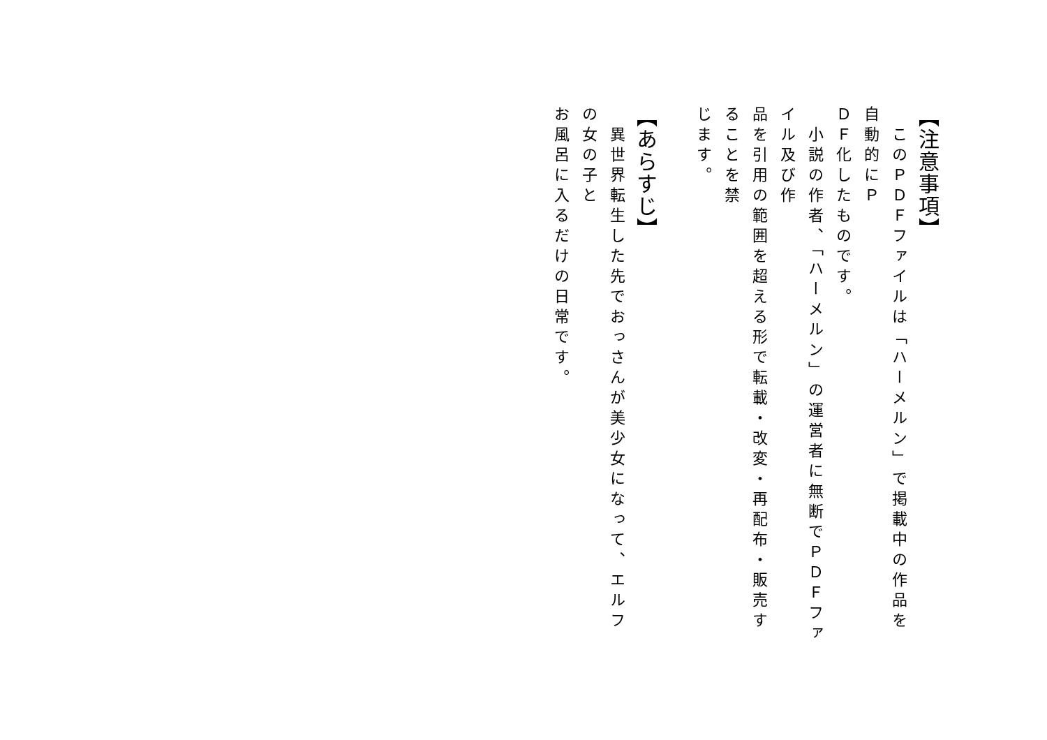【注意事項】
　このＰＤＦファイルは「ハーメルン」で掲載中の作品を自動的にＰ
ＤＦ化したものです。
　小説の作者、「ハーメルン」の運営者に無断でＰＤＦファイル及び作
品を引用の範囲を超える形で転載・改変・再配布・販売することを禁
じます。
【あらすじ】
　異世界転生した先でおっさんが美少女になって、エルフの女の子と
お風呂に入るだけの日常です。